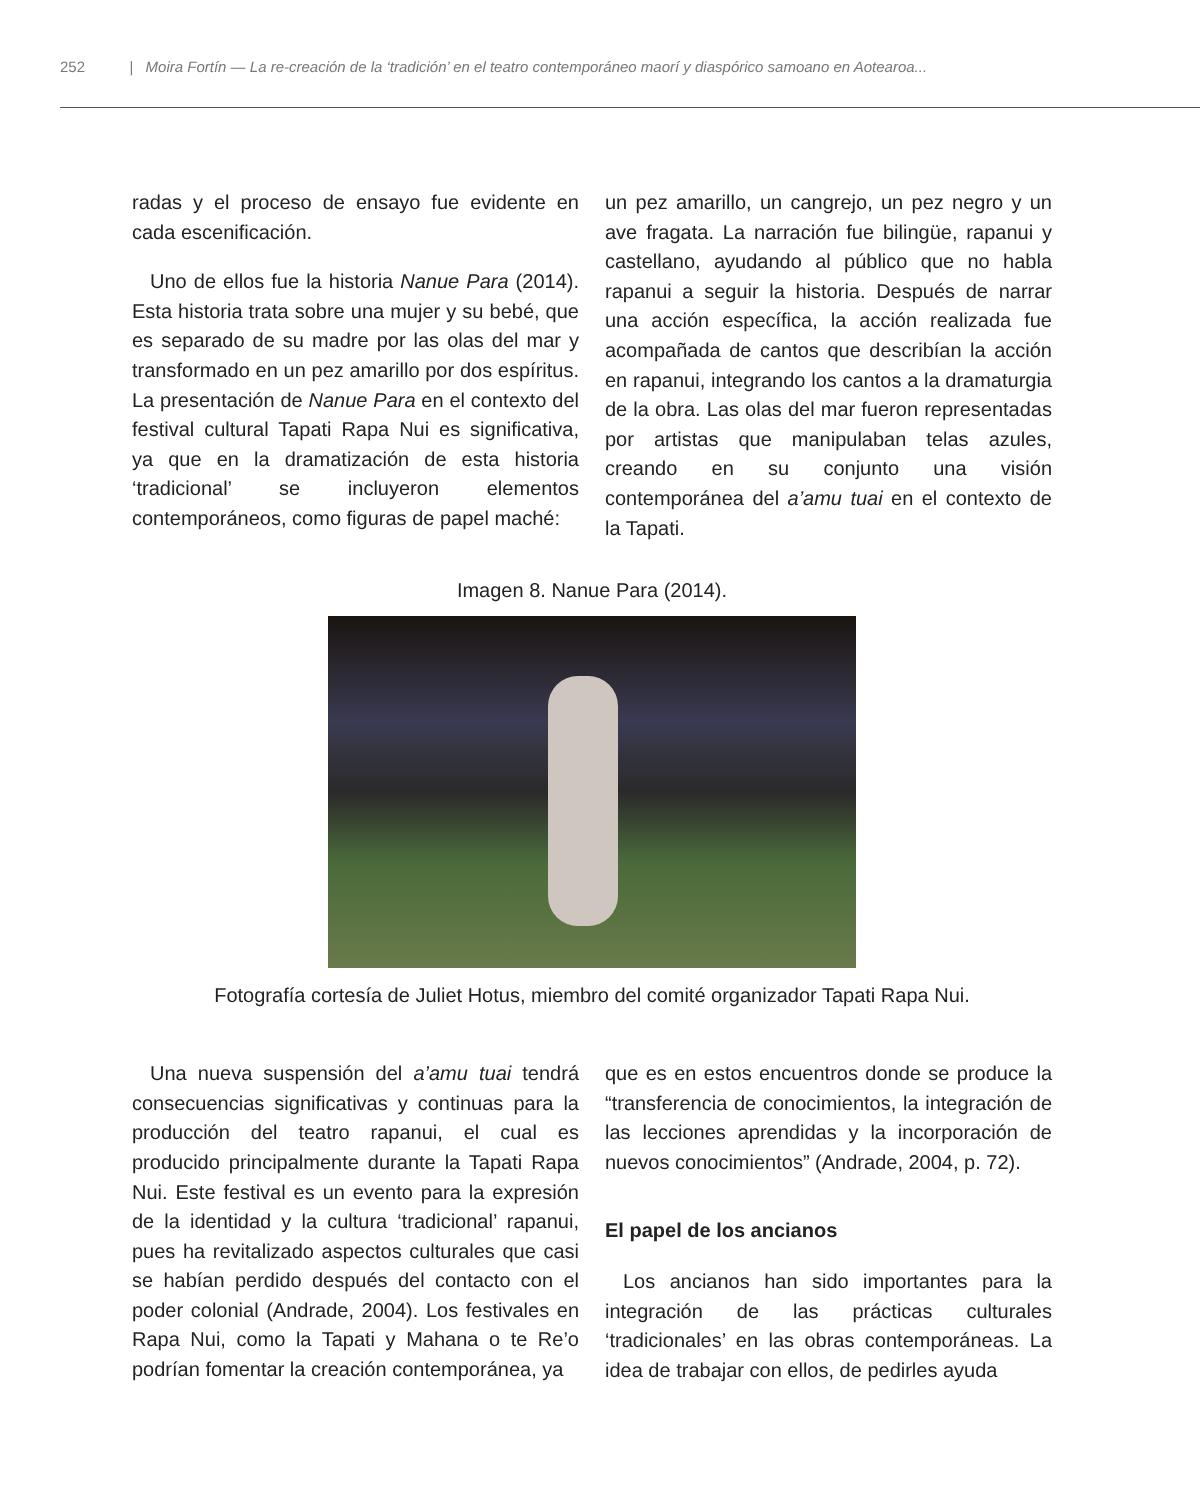252 | Moira Fortín — La re-creación de la ‘tradición’ en el teatro contemporáneo maorí y diaspórico samoano en Aotearoa...
radas y el proceso de ensayo fue evidente en cada escenificación.
Uno de ellos fue la historia Nanue Para (2014). Esta historia trata sobre una mujer y su bebé, que es separado de su madre por las olas del mar y transformado en un pez amarillo por dos espíritus. La presentación de Nanue Para en el contexto del festival cultural Tapati Rapa Nui es significativa, ya que en la dramatización de esta historia ‘tradicional’ se incluyeron elementos contemporáneos, como figuras de papel maché:
un pez amarillo, un cangrejo, un pez negro y un ave fragata. La narración fue bilingüe, rapanui y castellano, ayudando al público que no habla rapanui a seguir la historia. Después de narrar una acción específica, la acción realizada fue acompañada de cantos que describían la acción en rapanui, integrando los cantos a la dramaturgia de la obra. Las olas del mar fueron representadas por artistas que manipulaban telas azules, creando en su conjunto una visión contemporánea del a’amu tuai en el contexto de la Tapati.
Imagen 8. Nanue Para (2014).
Fotografía cortesía de Juliet Hotus, miembro del comité organizador Tapati Rapa Nui.
Una nueva suspensión del a’amu tuai tendrá consecuencias significativas y continuas para la producción del teatro rapanui, el cual es producido principalmente durante la Tapati Rapa Nui. Este festival es un evento para la expresión de la identidad y la cultura ‘tradicional’ rapanui, pues ha revitalizado aspectos culturales que casi se habían perdido después del contacto con el poder colonial (Andrade, 2004). Los festivales en Rapa Nui, como la Tapati y Mahana o te Re’o podrían fomentar la creación contemporánea, ya
que es en estos encuentros donde se produce la “transferencia de conocimientos, la integración de las lecciones aprendidas y la incorporación de nuevos conocimientos” (Andrade, 2004, p. 72).
El papel de los ancianos
Los ancianos han sido importantes para la integración de las prácticas culturales ‘tradicionales’ en las obras contemporáneas. La idea de trabajar con ellos, de pedirles ayuda